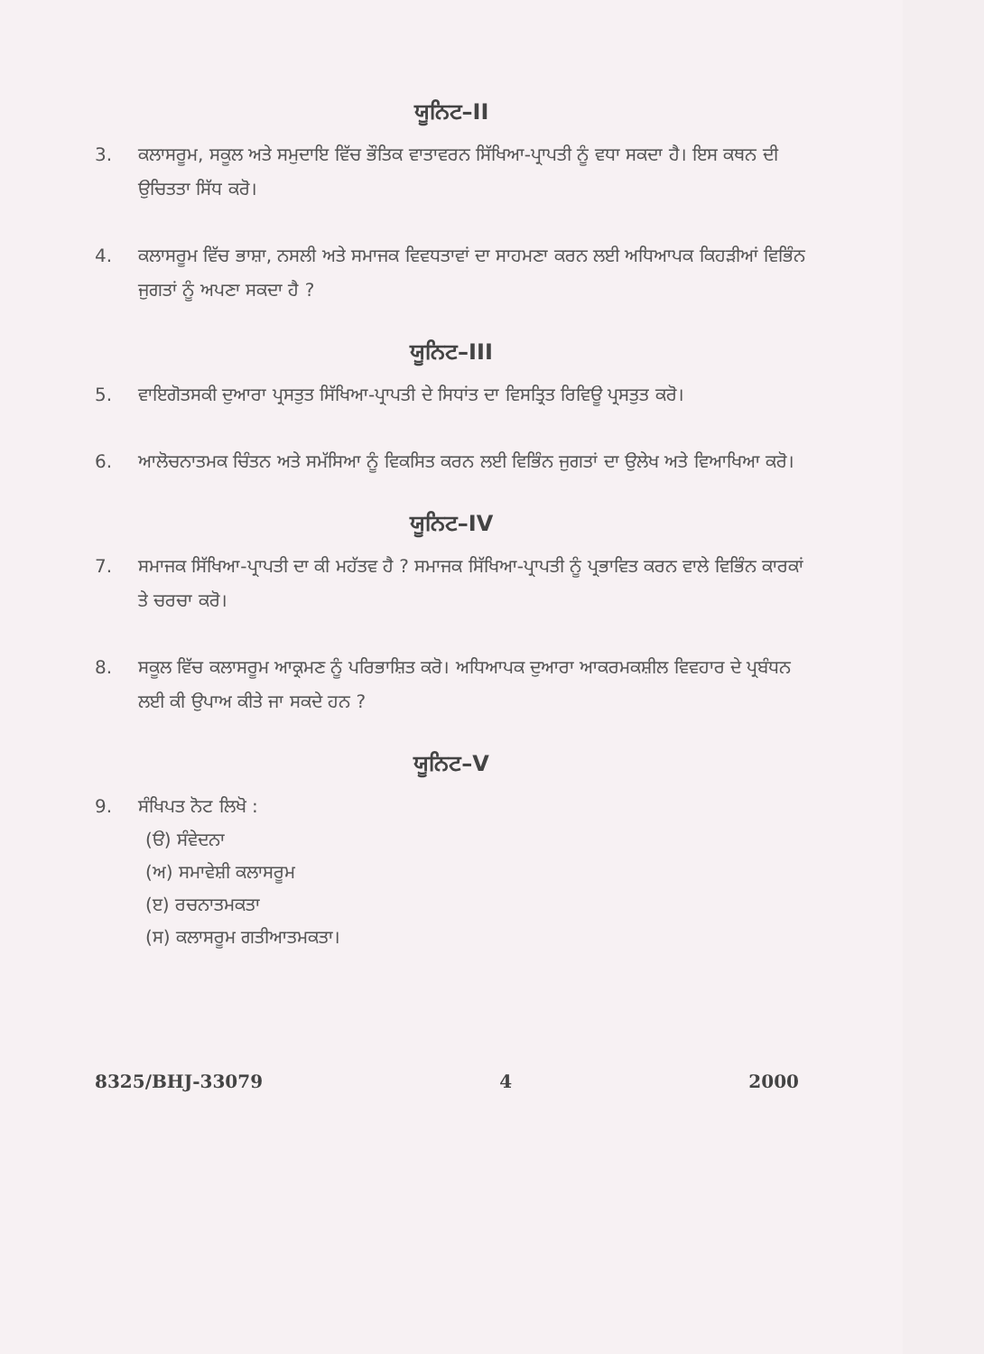ਯੂਨਿਟ–II
3. ਕਲਾਸਰੂਮ, ਸਕੂਲ ਅਤੇ ਸਮੁਦਾਇ ਵਿੱਚ ਭੌਤਿਕ ਵਾਤਾਵਰਨ ਸਿੱਖਿਆ-ਪ੍ਰਾਪਤੀ ਨੂੰ ਵਧਾ ਸਕਦਾ ਹੈ। ਇਸ ਕਥਨ ਦੀ ਉਚਿਤਤਾ ਸਿੱਧ ਕਰੋ।
4. ਕਲਾਸਰੂਮ ਵਿੱਚ ਭਾਸ਼ਾ, ਨਸਲੀ ਅਤੇ ਸਮਾਜਕ ਵਿਵਧਤਾਵਾਂ ਦਾ ਸਾਹਮਣਾ ਕਰਨ ਲਈ ਅਧਿਆਪਕ ਕਿਹੜੀਆਂ ਵਿਭਿੰਨ ਜੁਗਤਾਂ ਨੂੰ ਅਪਣਾ ਸਕਦਾ ਹੈ ?
ਯੂਨਿਟ–III
5. ਵਾਇਗੋਤਸਕੀ ਦੁਆਰਾ ਪ੍ਰਸਤੁਤ ਸਿੱਖਿਆ-ਪ੍ਰਾਪਤੀ ਦੇ ਸਿਧਾਂਤ ਦਾ ਵਿਸਤ੍ਰਿਤ ਰਿਵਿਊ ਪ੍ਰਸਤੁਤ ਕਰੋ।
6. ਆਲੋਚਨਾਤਮਕ ਚਿੰਤਨ ਅਤੇ ਸਮੱਸਿਆ ਨੂੰ ਵਿਕਸਿਤ ਕਰਨ ਲਈ ਵਿਭਿੰਨ ਜੁਗਤਾਂ ਦਾ ਉਲੇਖ ਅਤੇ ਵਿਆਖਿਆ ਕਰੋ।
ਯੂਨਿਟ–IV
7. ਸਮਾਜਕ ਸਿੱਖਿਆ-ਪ੍ਰਾਪਤੀ ਦਾ ਕੀ ਮਹੱਤਵ ਹੈ ? ਸਮਾਜਕ ਸਿੱਖਿਆ-ਪ੍ਰਾਪਤੀ ਨੂੰ ਪ੍ਰਭਾਵਿਤ ਕਰਨ ਵਾਲੇ ਵਿਭਿੰਨ ਕਾਰਕਾਂ ਤੇ ਚਰਚਾ ਕਰੋ।
8. ਸਕੂਲ ਵਿੱਚ ਕਲਾਸਰੂਮ ਆਕ੍ਰਮਣ ਨੂੰ ਪਰਿਭਾਸ਼ਿਤ ਕਰੋ। ਅਧਿਆਪਕ ਦੁਆਰਾ ਆਕਰਮਕਸ਼ੀਲ ਵਿਵਹਾਰ ਦੇ ਪ੍ਰਬੰਧਨ ਲਈ ਕੀ ਉਪਾਅ ਕੀਤੇ ਜਾ ਸਕਦੇ ਹਨ ?
ਯੂਨਿਟ–V
9. ਸੰਖਿਪਤ ਨੋਟ ਲਿਖੋ :
(ੳ) ਸੰਵੇਦਨਾ
(ਅ) ਸਮਾਵੇਸ਼ੀ ਕਲਾਸਰੂਮ
(ੲ) ਰਚਨਾਤਮਕਤਾ
(ਸ) ਕਲਾਸਰੂਮ ਗਤੀਆਤਮਕਤਾ।
8325/BHJ-33079 4 2000